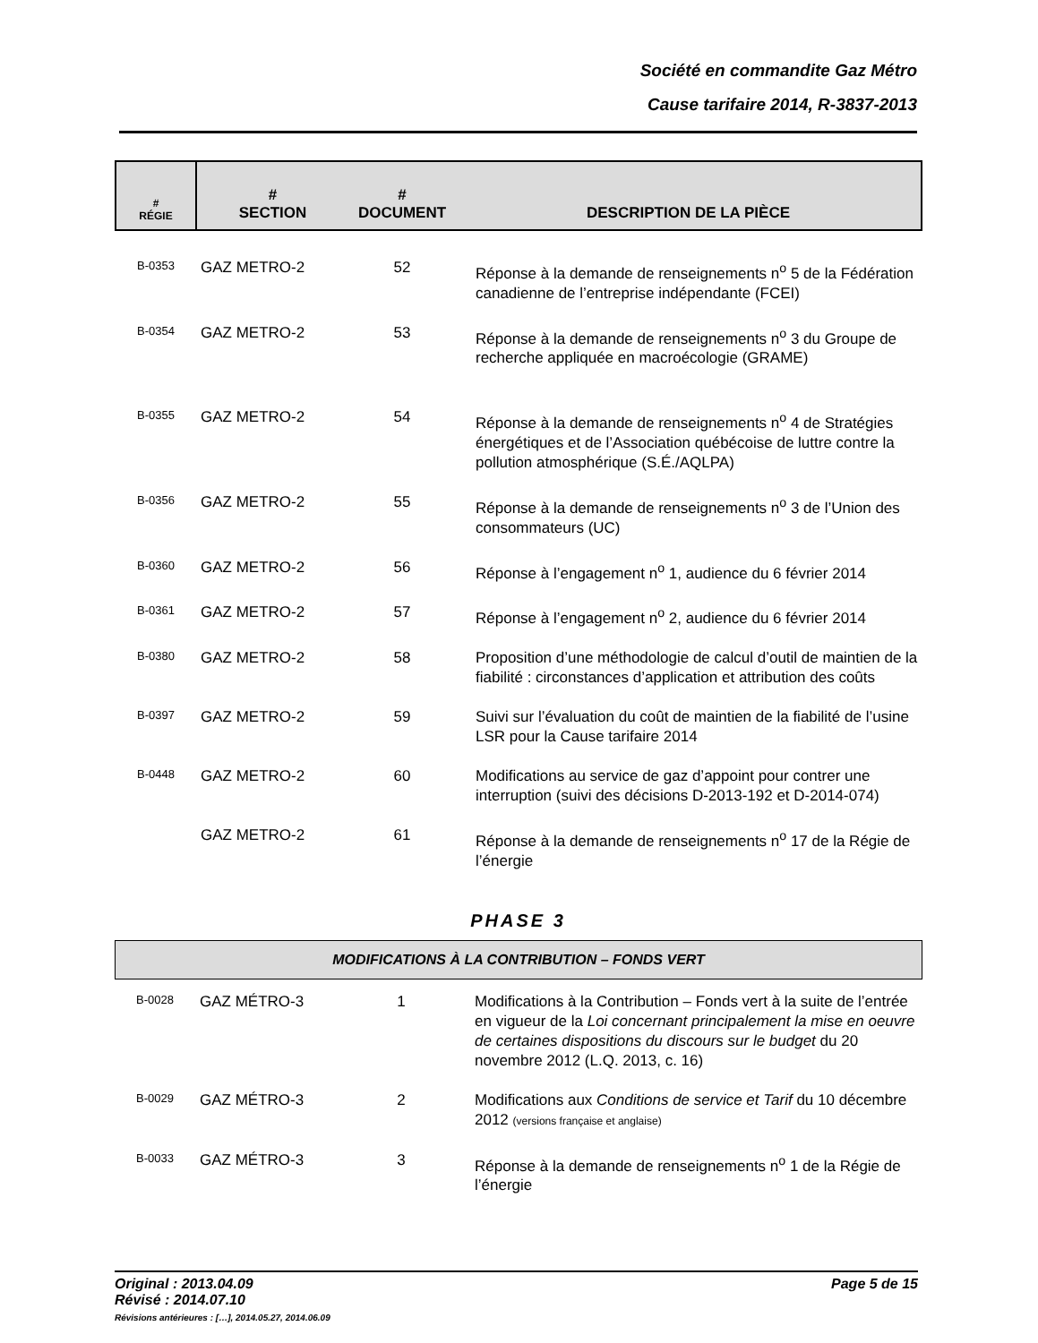Société en commandite Gaz Métro
Cause tarifaire 2014, R-3837-2013
| # RÉGIE | # SECTION | # DOCUMENT | DESCRIPTION DE LA PIÈCE |
| B-0353 | GAZ METRO-2 | 52 | Réponse à la demande de renseignements n<sup>o</sup> 5 de la Fédération canadienne de l’entreprise indépendante (FCEI) |
| B-0354 | GAZ METRO-2 | 53 | Réponse à la demande de renseignements n<sup>o</sup> 3 du Groupe de recherche appliquée en macroécologie (GRAME) |
| B-0355 | GAZ METRO-2 | 54 | Réponse à la demande de renseignements n<sup>o</sup> 4 de Stratégies énergétiques et de l’Association québécoise de luttre contre la pollution atmosphérique (S.É./AQLPA) |
| B-0356 | GAZ METRO-2 | 55 | Réponse à la demande de renseignements n<sup>o</sup> 3 de l’Union des consommateurs (UC) |
| B-0360 | GAZ METRO-2 | 56 | Réponse à l’engagement n<sup>o</sup> 1, audience du 6 février 2014 |
| B-0361 | GAZ METRO-2 | 57 | Réponse à l’engagement n<sup>o</sup> 2, audience du 6 février 2014 |
| B-0380 | GAZ METRO-2 | 58 | Proposition d’une méthodologie de calcul d’outil de maintien de la fiabilité : circonstances d’application et attribution des coûts |
| B-0397 | GAZ METRO-2 | 59 | Suivi sur l’évaluation du coût de maintien de la fiabilité de l’usine LSR pour la Cause tarifaire 2014 |
| B-0448 | GAZ METRO-2 | 60 | Modifications au service de gaz d’appoint pour contrer une interruption (suivi des décisions D-2013-192 et D-2014-074) |
| | GAZ METRO-2 | 61 | Réponse à la demande de renseignements n<sup>o</sup> 17 de la Régie de l’énergie |
PHASE 3
MODIFICATIONS À LA CONTRIBUTION – FONDS VERT
| B-0028 | GAZ MÉTRO-3 | 1 | Modifications à la Contribution – Fonds vert à la suite de l’entrée en vigueur de la Loi concernant principalement la mise en oeuvre de certaines dispositions du discours sur le budget du 20 novembre 2012 (L.Q. 2013, c. 16) |
| B-0029 | GAZ MÉTRO-3 | 2 | Modifications aux Conditions de service et Tarif du 10 décembre 2012 (versions française et anglaise) |
| B-0033 | GAZ MÉTRO-3 | 3 | Réponse à la demande de renseignements n<sup>o</sup> 1 de la Régie de l’énergie |
Original : 2013.04.09
Révisé : 2014.07.10
Révisions antérieures : […], 2014.05.27, 2014.06.09
Page 5 de 15